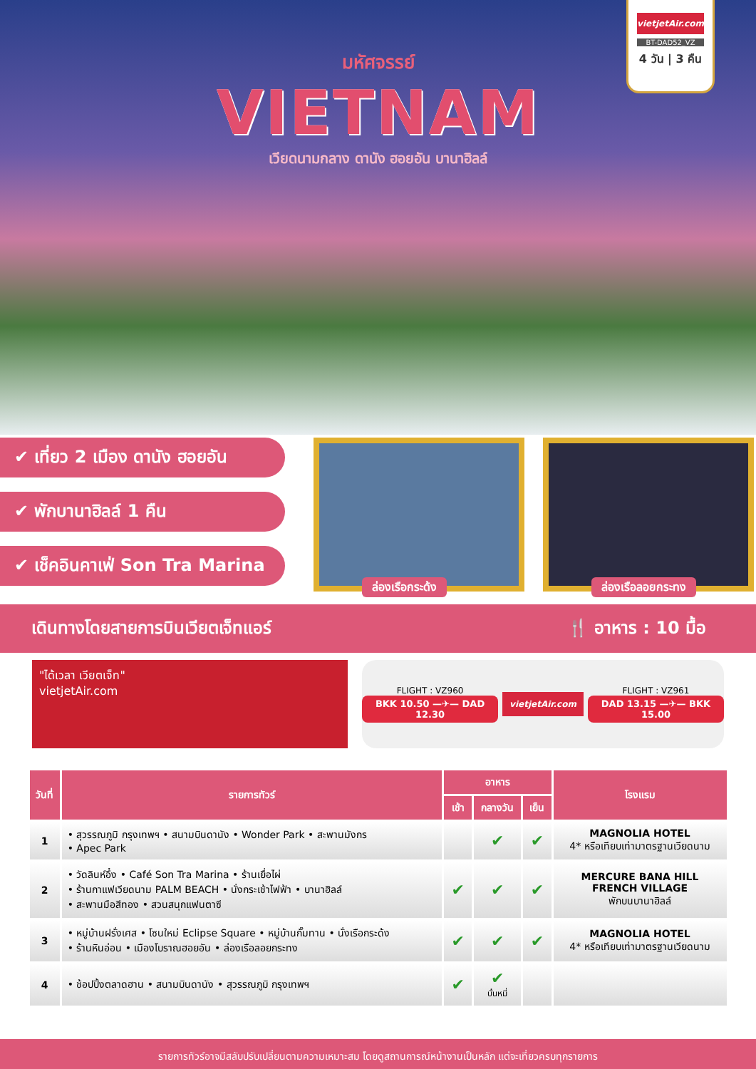vietjetAir.com
BT-DAD52_VZ
4 วัน | 3 คืน
มหัศจรรย์
VIETNAM
เวียดนามกลาง ดานัง ฮอยอัน บานาฮิลล์
✔ เที่ยว 2 เมือง ดานัง ฮอยอัน
✔ พักบานาฮิลล์ 1 คืน
✔ เช็คอินคาเฟ่ Son Tra Marina
ล่องเรือกระด้ง
ล่องเรือลอยกระทง
เดินทางโดยสายการบินเวียตเจ็ทแอร์ 🍴 อาหาร : 10 มื้อ
"ได้เวลา เวียตเจ็ท"
vietjetAir.com
FLIGHT : VZ960
BKK 10.50 —✈— DAD 12.30
vietjetAir.com
FLIGHT : VZ961
DAD 13.15 —✈— BKK 15.00
| วันที่ | รายการทัวร์ | อาหาร | | | โรงแรม |
| --- | --- | --- | --- | --- | --- |
| | | เช้า | กลางวัน | เย็น | |
| 1 | • สุวรรณภูมิ กรุงเทพฯ • สนามบินดานัง • Wonder Park • สะพานมังกร • Apec Park | | ✔ | ✔ | MAGNOLIA HOTEL 4* หรือเทียบเท่ามาตรฐานเวียดนาม |
| 2 | • วัดลินห์อึ๋ง • Café Son Tra Marina • ร้านเยื่อไผ่ • ร้านกาแฟเวียดนาม PALM BEACH • นั่งกระเช้าไฟฟ้า • บานาฮิลล์ • สะพานมือสีทอง • สวนสนุกแฟนตาซี | ✔ | ✔ | ✔ | MERCURE BANA HILL FRENCH VILLAGE พักบนบานาฮิลล์ |
| 3 | • หมู่บ้านฝรั่งเศส • โซนใหม่ Eclipse Square • หมู่บ้านกั๊มทาน • นั่งเรือกระด้ง • ร้านหินอ่อน • เมืองโบราณฮอยอัน • ล่องเรือลอยกระทง | ✔ | ✔ | ✔ | MAGNOLIA HOTEL 4* หรือเทียบเท่ามาตรฐานเวียดนาม |
| 4 | • ช้อปปิ้งตลาดฮาน • สนามบินดานัง • สุวรรณภูมิ กรุงเทพฯ | ✔ | ✔ บั๋นหมี่ | | |
รายการทัวร์อาจมีสลับปรับเปลี่ยนตามความเหมาะสม โดยดูสถานการณ์หน้างานเป็นหลัก แต่จะเที่ยวครบทุกรายการ